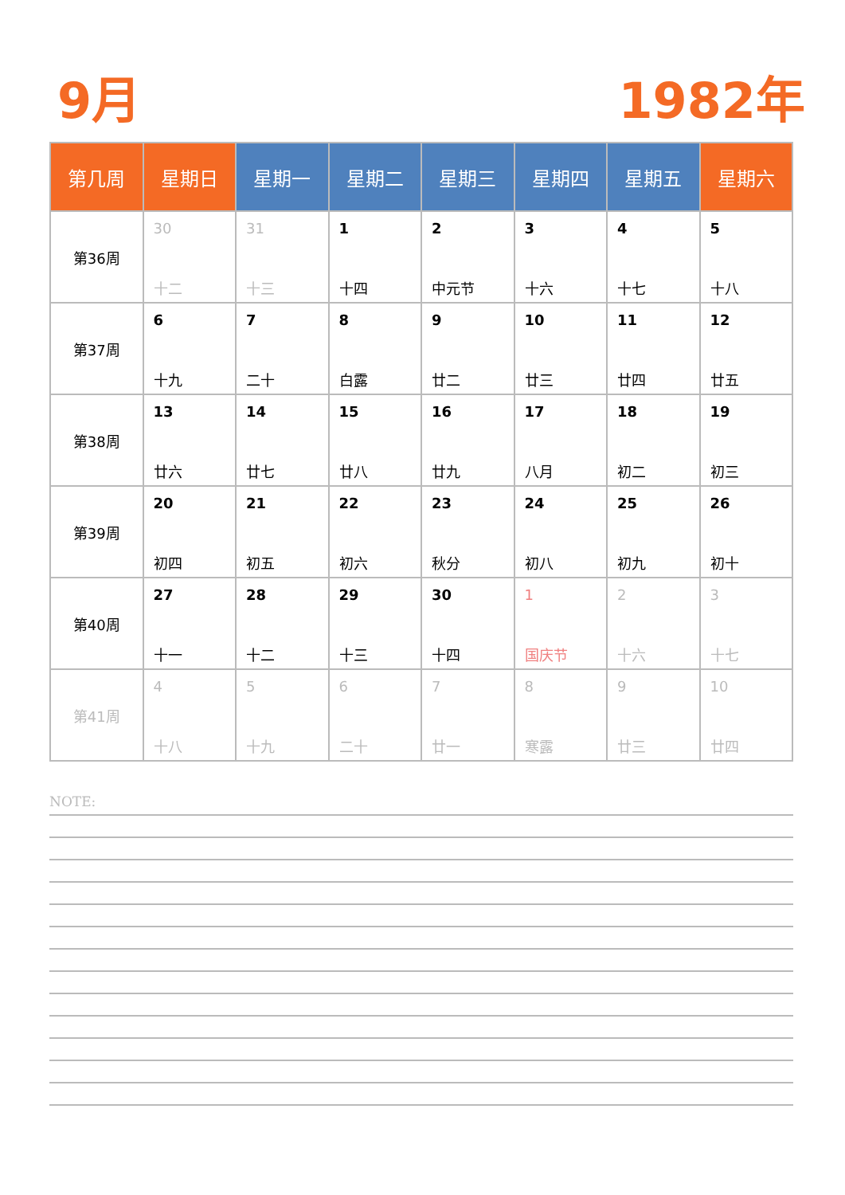9月 1982年
| 第几周 | 星期日 | 星期一 | 星期二 | 星期三 | 星期四 | 星期五 | 星期六 |
| --- | --- | --- | --- | --- | --- | --- | --- |
| 第36周 | 30 十二 | 31 十三 | 1 十四 | 2 中元节 | 3 十六 | 4 十七 | 5 十八 |
| 第37周 | 6 十九 | 7 二十 | 8 白露 | 9 廿二 | 10 廿三 | 11 廿四 | 12 廿五 |
| 第38周 | 13 廿六 | 14 廿七 | 15 廿八 | 16 廿九 | 17 八月 | 18 初二 | 19 初三 |
| 第39周 | 20 初四 | 21 初五 | 22 初六 | 23 秋分 | 24 初八 | 25 初九 | 26 初十 |
| 第40周 | 27 十一 | 28 十二 | 29 十三 | 30 十四 | 1 国庆节 | 2 十六 | 3 十七 |
| 第41周 | 4 十八 | 5 十九 | 6 二十 | 7 廿一 | 8 寒露 | 9 廿三 | 10 廿四 |
NOTE: